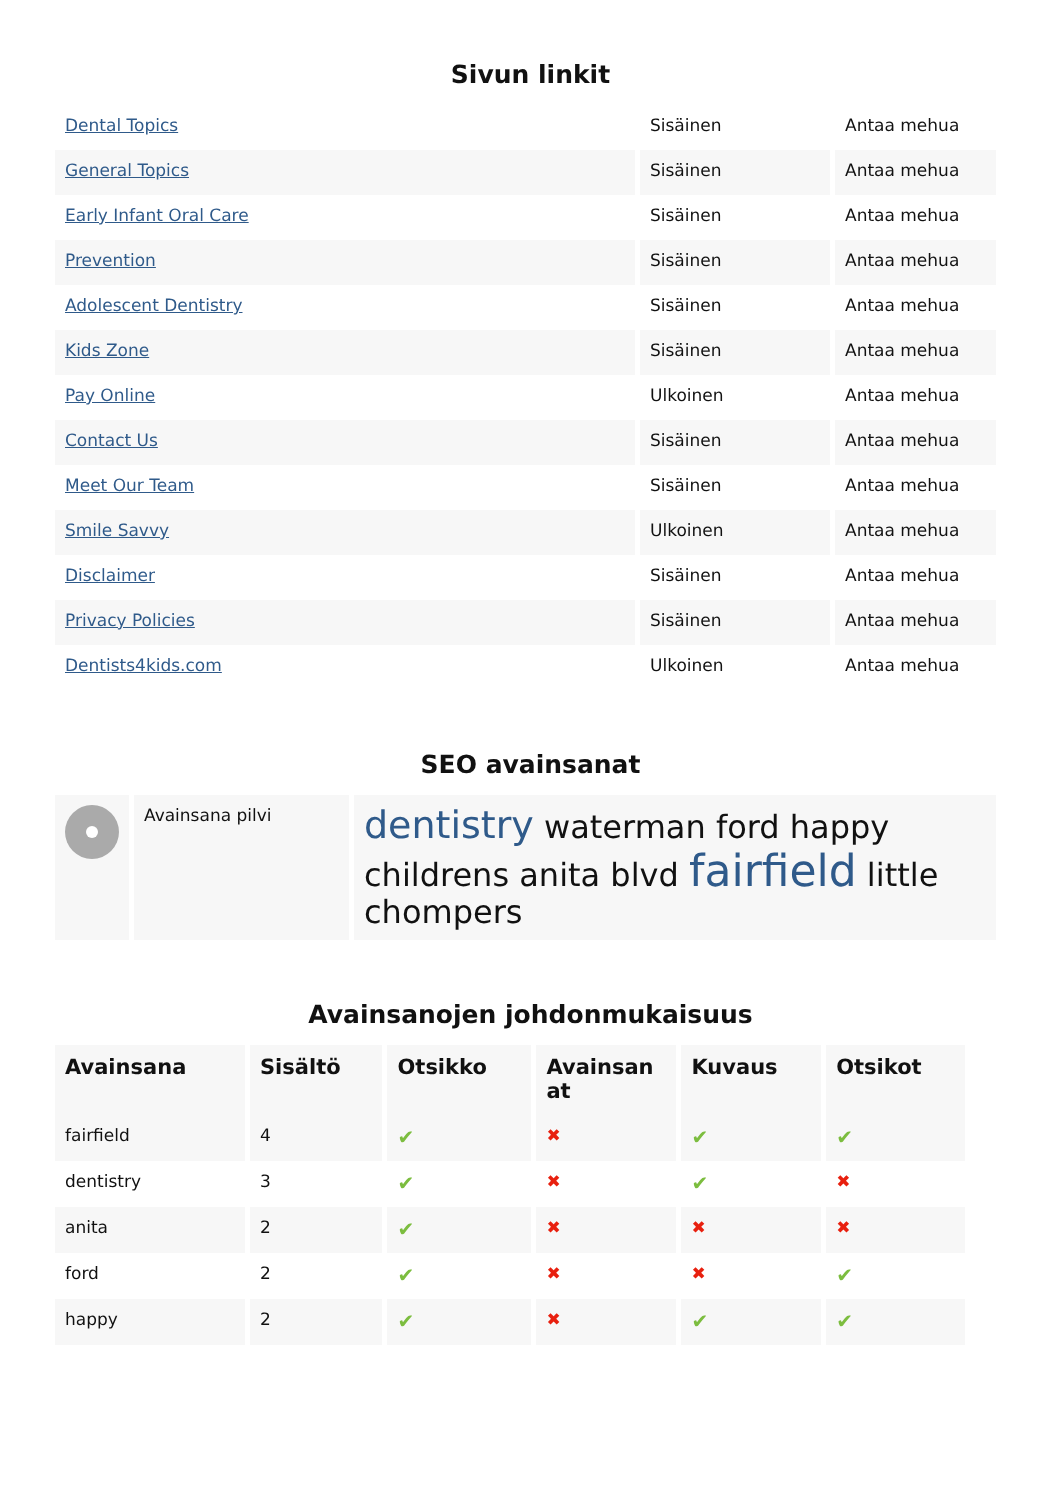Sivun linkit
| Dental Topics | Sisäinen | Antaa mehua |
| General Topics | Sisäinen | Antaa mehua |
| Early Infant Oral Care | Sisäinen | Antaa mehua |
| Prevention | Sisäinen | Antaa mehua |
| Adolescent Dentistry | Sisäinen | Antaa mehua |
| Kids Zone | Sisäinen | Antaa mehua |
| Pay Online | Ulkoinen | Antaa mehua |
| Contact Us | Sisäinen | Antaa mehua |
| Meet Our Team | Sisäinen | Antaa mehua |
| Smile Savvy | Ulkoinen | Antaa mehua |
| Disclaimer | Sisäinen | Antaa mehua |
| Privacy Policies | Sisäinen | Antaa mehua |
| Dentists4kids.com | Ulkoinen | Antaa mehua |
SEO avainsanat
| | Avainsana pilvi | dentistry waterman ford happy childrens anita blvd fairfield little chompers |
Avainsanojen johdonmukaisuus
| Avainsana | Sisältö | Otsikko | Avainsan at | Kuvaus | Otsikot |
| --- | --- | --- | --- | --- | --- |
| fairfield | 4 | ✔ | ✖ | ✔ | ✔ |
| dentistry | 3 | ✔ | ✖ | ✔ | ✖ |
| anita | 2 | ✔ | ✖ | ✖ | ✖ |
| ford | 2 | ✔ | ✖ | ✖ | ✔ |
| happy | 2 | ✔ | ✖ | ✔ | ✔ |